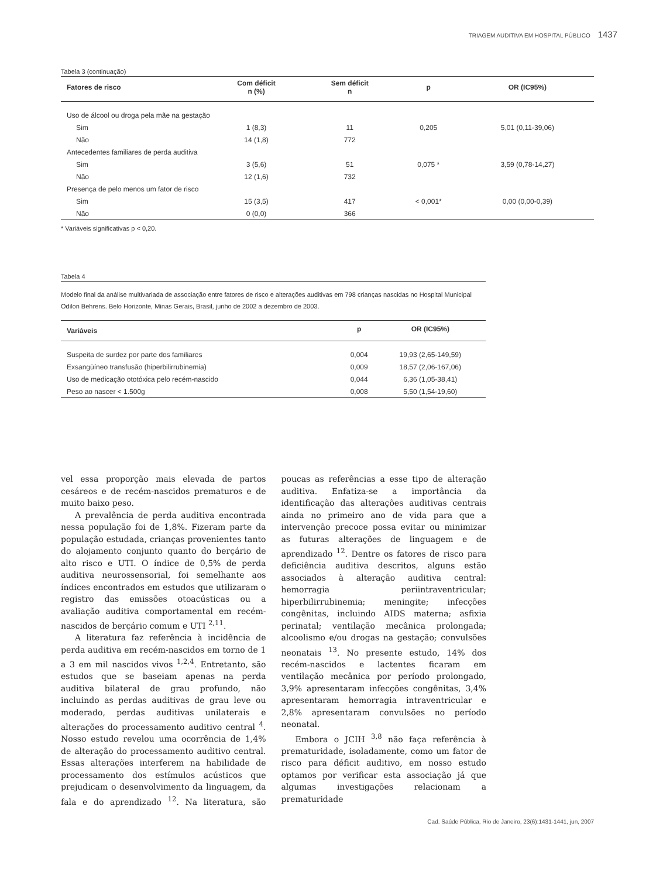TRIAGEM AUDITIVA EM HOSPITAL PÚBLICO 1437
Tabela 3 (continuação)
| Fatores de risco | Com déficit n (%) | Sem déficit n | p | OR (IC95%) |
| --- | --- | --- | --- | --- |
| Uso de álcool ou droga pela mãe na gestação | | | | |
| Sim | 1 (8,3) | 11 | 0,205 | 5,01 (0,11-39,06) |
| Não | 14 (1,8) | 772 | | |
| Antecedentes familiares de perda auditiva | | | | |
| Sim | 3 (5,6) | 51 | 0,075 * | 3,59 (0,78-14,27) |
| Não | 12 (1,6) | 732 | | |
| Presença de pelo menos um fator de risco | | | | |
| Sim | 15 (3,5) | 417 | < 0,001* | 0,00 (0,00-0,39) |
| Não | 0 (0,0) | 366 | | |
* Variáveis significativas p < 0,20.
Tabela 4
Modelo final da análise multivariada de associação entre fatores de risco e alterações auditivas em 798 crianças nascidas no Hospital Municipal Odilon Behrens. Belo Horizonte, Minas Gerais, Brasil, junho de 2002 a dezembro de 2003.
| Variáveis | p | OR (IC95%) |
| --- | --- | --- |
| Suspeita de surdez por parte dos familiares | 0,004 | 19,93 (2,65-149,59) |
| Exsangüíneo transfusão (hiperbilirrubinemia) | 0,009 | 18,57 (2,06-167,06) |
| Uso de medicação ototóxica pelo recém-nascido | 0,044 | 6,36 (1,05-38,41) |
| Peso ao nascer < 1.500g | 0,008 | 5,50 (1,54-19,60) |
vel essa proporção mais elevada de partos cesáreos e de recém-nascidos prematuros e de muito baixo peso.
A prevalência de perda auditiva encontrada nessa população foi de 1,8%. Fizeram parte da população estudada, crianças provenientes tanto do alojamento conjunto quanto do berçário de alto risco e UTI. O índice de 0,5% de perda auditiva neurossensorial, foi semelhante aos índices encontrados em estudos que utilizaram o registro das emissões otoacústicas ou a avaliação auditiva comportamental em recém-nascidos de berçário comum e UTI <sup>2,11</sup>.
A literatura faz referência à incidência de perda auditiva em recém-nascidos em torno de 1 a 3 em mil nascidos vivos <sup>1,2,4</sup>. Entretanto, são estudos que se baseiam apenas na perda auditiva bilateral de grau profundo, não incluindo as perdas auditivas de grau leve ou moderado, perdas auditivas unilaterais e alterações do processamento auditivo central <sup>4</sup>. Nosso estudo revelou uma ocorrência de 1,4% de alteração do processamento auditivo central. Essas alterações interferem na habilidade de processamento dos estímulos acústicos que prejudicam o desenvolvimento da linguagem, da fala e do aprendizado <sup>12</sup>. Na literatura, são poucas as referências a esse tipo de alteração auditiva. Enfatiza-se a importância da identificação das alterações auditivas centrais ainda no primeiro ano de vida para que a intervenção precoce possa evitar ou minimizar as futuras alterações de linguagem e de aprendizado <sup>12</sup>. Dentre os fatores de risco para deficiência auditiva descritos, alguns estão associados à alteração auditiva central: hemorragia periintraventricular; hiperbilirrubinemia; meningite; infecções congênitas, incluindo AIDS materna; asfixia perinatal; ventilação mecânica prolongada; alcoolismo e/ou drogas na gestação; convulsões neonatais <sup>13</sup>. No presente estudo, 14% dos recém-nascidos e lactentes ficaram em ventilação mecânica por período prolongado, 3,9% apresentaram infecções congênitas, 3,4% apresentaram hemorragia intraventricular e 2,8% apresentaram convulsões no período neonatal.
Embora o JCIH <sup>3,8</sup> não faça referência à prematuridade, isoladamente, como um fator de risco para déficit auditivo, em nosso estudo optamos por verificar esta associação já que algumas investigações relacionam a prematuridade
Cad. Saúde Pública, Rio de Janeiro, 23(6):1431-1441, jun, 2007